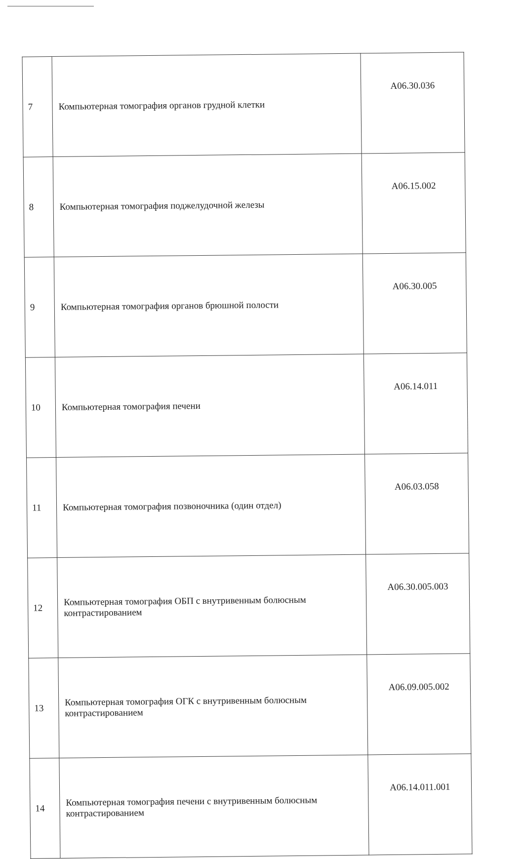| 7 | Компьютерная томография органов грудной клетки | A06.30.036 |
| 8 | Компьютерная томография поджелудочной железы | A06.15.002 |
| 9 | Компьютерная томография органов брюшной полости | A06.30.005 |
| 10 | Компьютерная томография печени | A06.14.011 |
| 11 | Компьютерная томография позвоночника (один отдел) | A06.03.058 |
| 12 | Компьютерная томография ОБП с внутривенным болюсным контрастированием | A06.30.005.003 |
| 13 | Компьютерная томография ОГК с внутривенным болюсным контрастированием | A06.09.005.002 |
| 14 | Компьютерная томография печени с внутривенным болюсным контрастированием | A06.14.011.001 |